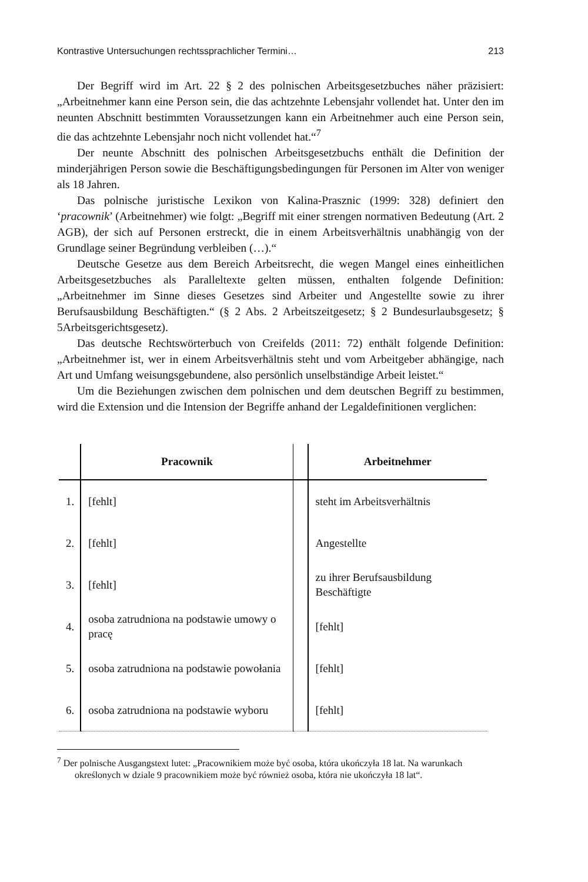Kontrastive Untersuchungen rechtssprachlicher Termini… 213
Der Begriff wird im Art. 22 § 2 des polnischen Arbeitsgesetzbuches näher präzisiert: „Arbeitnehmer kann eine Person sein, die das achtzehnte Lebensjahr vollendet hat. Unter den im neunten Abschnitt bestimmten Voraussetzungen kann ein Arbeitnehmer auch eine Person sein, die das achtzehnte Lebensjahr noch nicht vollendet hat.“<sup>7</sup>
Der neunte Abschnitt des polnischen Arbeitsgesetzbuchs enthält die Definition der minderjährigen Person sowie die Beschäftigungsbedingungen für Personen im Alter von weniger als 18 Jahren.
Das polnische juristische Lexikon von Kalina-Prasznic (1999: 328) definiert den ‘pracownik’ (Arbeitnehmer) wie folgt: „Begriff mit einer strengen normativen Bedeutung (Art. 2 AGB), der sich auf Personen erstreckt, die in einem Arbeitsverhältnis unabhängig von der Grundlage seiner Begründung verbleiben (…).“
Deutsche Gesetze aus dem Bereich Arbeitsrecht, die wegen Mangel eines einheitlichen Arbeitsgesetzbuches als Paralleltexte gelten müssen, enthalten folgende Definition: „Arbeitnehmer im Sinne dieses Gesetzes sind Arbeiter und Angestellte sowie zu ihrer Berufsausbildung Beschäftigten.“ (§ 2 Abs. 2 Arbeitszeitgesetz; § 2 Bundesurlaubsgesetz; § 5Arbeitsgerichtsgesetz).
Das deutsche Rechtswörterbuch von Creifelds (2011: 72) enthält folgende Definition: „Arbeitnehmer ist, wer in einem Arbeitsverhältnis steht und vom Arbeitgeber abhängige, nach Art und Umfang weisungsgebundene, also persönlich unselbständige Arbeit leistet.“
Um die Beziehungen zwischen dem polnischen und dem deutschen Begriff zu bestimmen, wird die Extension und die Intension der Begriffe anhand der Legaldefinitionen verglichen:
| | Pracownik | | Arbeitnehmer |
| --- | --- | --- | --- |
| 1. | [fehlt] | | steht im Arbeitsverhältnis |
| 2. | [fehlt] | | Angestellte |
| 3. | [fehlt] | | zu ihrer Berufsausbildung Beschäftigte |
| 4. | osoba zatrudniona na podstawie umowy o pracę | | [fehlt] |
| 5. | osoba zatrudniona na podstawie powołania | | [fehlt] |
| 6. | osoba zatrudniona na podstawie wyboru | | [fehlt] |
<sup>7</sup> Der polnische Ausgangstext lutet: „Pracownikiem może być osoba, która ukończyła 18 lat. Na warunkach określonych w dziale 9 pracownikiem może być również osoba, która nie ukończyła 18 lat“.